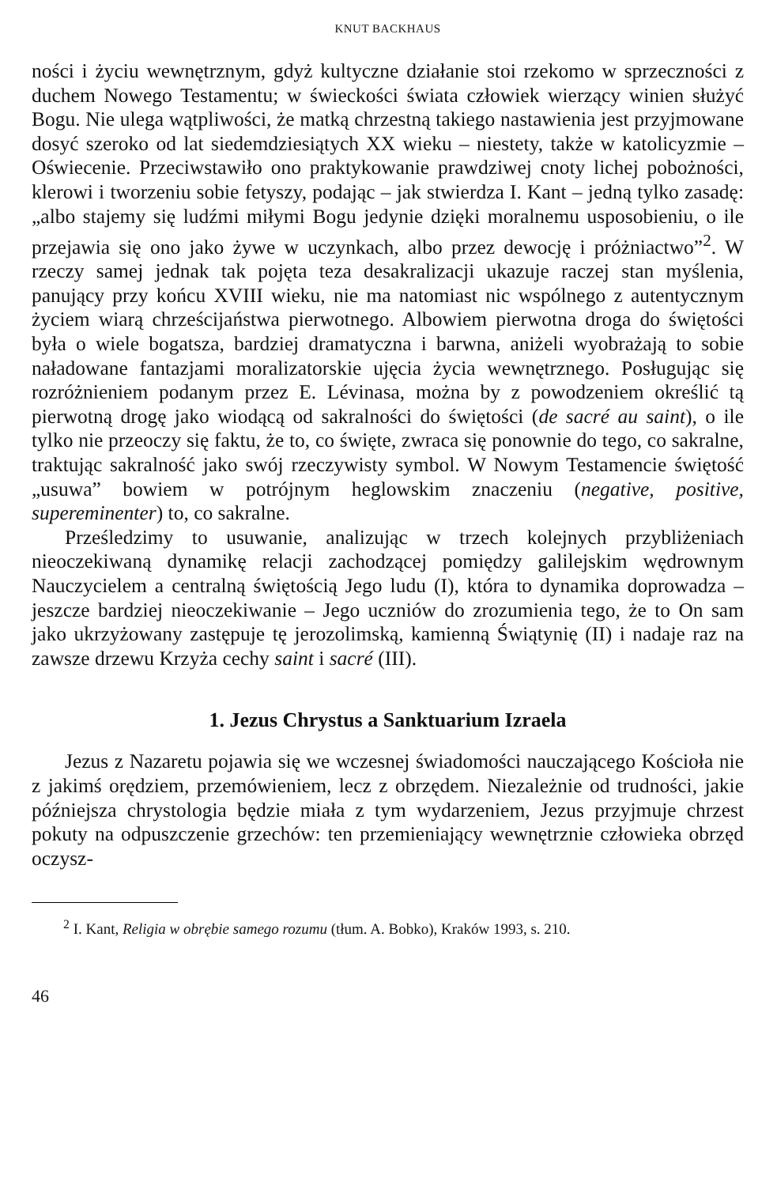KNUT BACKHAUS
ności i życiu wewnętrznym, gdyż kultyczne działanie stoi rzekomo w sprzeczności z duchem Nowego Testamentu; w świeckości świata człowiek wierzący winien służyć Bogu. Nie ulega wątpliwości, że matką chrzestną takiego nastawienia jest przyjmowane dosyć szeroko od lat siedemdziesiątych XX wieku – niestety, także w katolicyzmie – Oświecenie. Przeciwstawiło ono praktykowanie prawdziwej cnoty lichej pobożności, klerowi i tworzeniu sobie fetyszy, podając – jak stwierdza I. Kant – jedną tylko zasadę: „albo stajemy się ludźmi miłymi Bogu jedynie dzięki moralnemu usposobieniu, o ile przejawia się ono jako żywe w uczynkach, albo przez dewocję i próżniactwo”<sup>2</sup>. W rzeczy samej jednak tak pojęta teza desakralizacji ukazuje raczej stan myślenia, panujący przy końcu XVIII wieku, nie ma natomiast nic wspólnego z autentycznym życiem wiarą chrześcijaństwa pierwotnego. Albowiem pierwotna droga do świętości była o wiele bogatsza, bardziej dramatyczna i barwna, aniżeli wyobrażają to sobie naładowane fantazjami moralizatorskie ujęcia życia wewnętrznego. Posługując się rozróżnieniem podanym przez E. Lévinasa, można by z powodzeniem określić tą pierwotną drogę jako wiodącą od sakralności do świętości (de sacré au saint), o ile tylko nie przeoczy się faktu, że to, co święte, zwraca się ponownie do tego, co sakralne, traktując sakralność jako swój rzeczywisty symbol. W Nowym Testamencie świętość „usuwa” bowiem w potrójnym heglowskim znaczeniu (negative, positive, supereminenter) to, co sakralne.
Prześledzimy to usuwanie, analizując w trzech kolejnych przybliżeniach nieoczekiwaną dynamikę relacji zachodzącej pomiędzy galilejskim wędrownym Nauczycielem a centralną świętością Jego ludu (I), która to dynamika doprowadza – jeszcze bardziej nieoczekiwanie – Jego uczniów do zrozumienia tego, że to On sam jako ukrzyżowany zastępuje tę jerozolimską, kamienną Świątynię (II) i nadaje raz na zawsze drzewu Krzyża cechy saint i sacré (III).
1. Jezus Chrystus a Sanktuarium Izraela
Jezus z Nazaretu pojawia się we wczesnej świadomości nauczającego Kościoła nie z jakimś orędziem, przemówieniem, lecz z obrzędem. Niezależnie od trudności, jakie późniejsza chrystologia będzie miała z tym wydarzeniem, Jezus przyjmuje chrzest pokuty na odpuszczenie grzechów: ten przemieniający wewnętrznie człowieka obrzęd oczysz-
<sup>2</sup> I. Kant, Religia w obrębie samego rozumu (tłum. A. Bobko), Kraków 1993, s. 210.
46